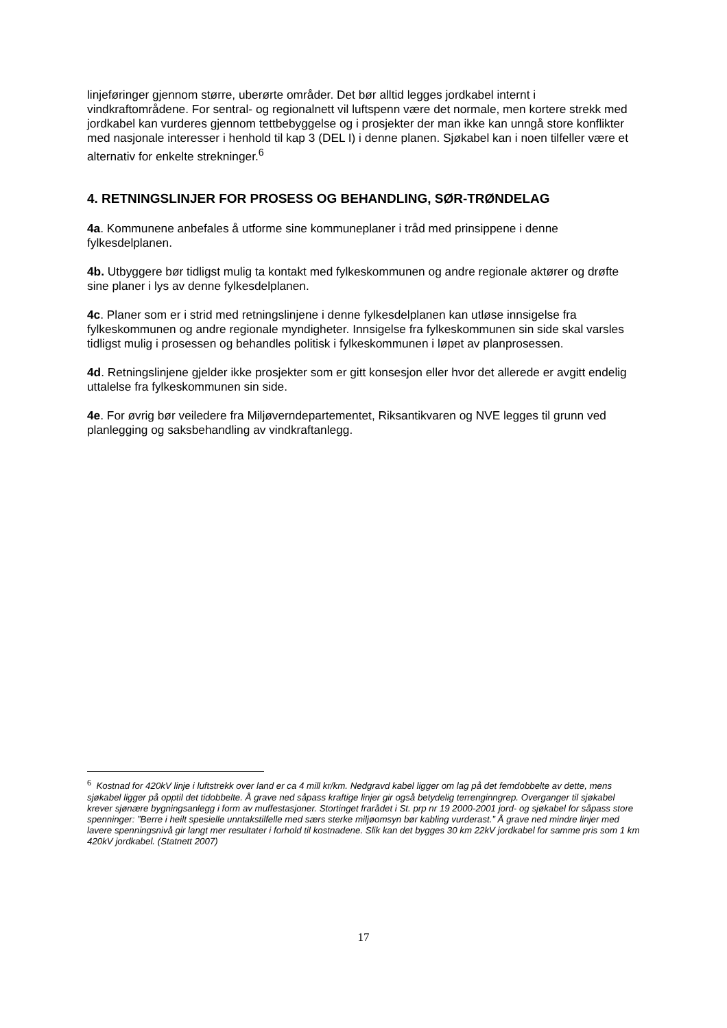linjeføringer gjennom større, uberørte områder. Det bør alltid legges jordkabel internt i vindkraftområdene. For sentral- og regionalnett vil luftspenn være det normale, men kortere strekk med jordkabel kan vurderes gjennom tettbebyggelse og i prosjekter der man ikke kan unngå store konflikter med nasjonale interesser i henhold til kap 3 (DEL I) i denne planen. Sjøkabel kan i noen tilfeller være et alternativ for enkelte strekninger.<sup>6</sup>
4. RETNINGSLINJER FOR PROSESS OG BEHANDLING, SØR-TRØNDELAG
4a. Kommunene anbefales å utforme sine kommuneplaner i tråd med prinsippene i denne fylkesdelplanen.
4b. Utbyggere bør tidligst mulig ta kontakt med fylkeskommunen og andre regionale aktører og drøfte sine planer i lys av denne fylkesdelplanen.
4c. Planer som er i strid med retningslinjene i denne fylkesdelplanen kan utløse innsigelse fra fylkeskommunen og andre regionale myndigheter. Innsigelse fra fylkeskommunen sin side skal varsles tidligst mulig i prosessen og behandles politisk i fylkeskommunen i løpet av planprosessen.
4d. Retningslinjene gjelder ikke prosjekter som er gitt konsesjon eller hvor det allerede er avgitt endelig uttalelse fra fylkeskommunen sin side.
4e. For øvrig bør veiledere fra Miljøverndepartementet, Riksantikvaren og NVE legges til grunn ved planlegging og saksbehandling av vindkraftanlegg.
<sup>6</sup> Kostnad for 420kV linje i luftstrekk over land er ca 4 mill kr/km. Nedgravd kabel ligger om lag på det femdobbelte av dette, mens sjøkabel ligger på opptil det tidobbelte. Å grave ned såpass kraftige linjer gir også betydelig terrenginngrep. Overganger til sjøkabel krever sjønære bygningsanlegg i form av muffestasjoner. Stortinget frarådet i St. prp nr 19 2000-2001 jord- og sjøkabel for såpass store spenninger: ”Berre i heilt spesielle unntakstilfelle med særs sterke miljøomsyn bør kabling vurderast.” Å grave ned mindre linjer med lavere spenningsnivå gir langt mer resultater i forhold til kostnadene. Slik kan det bygges 30 km 22kV jordkabel for samme pris som 1 km 420kV jordkabel. (Statnett 2007)
17